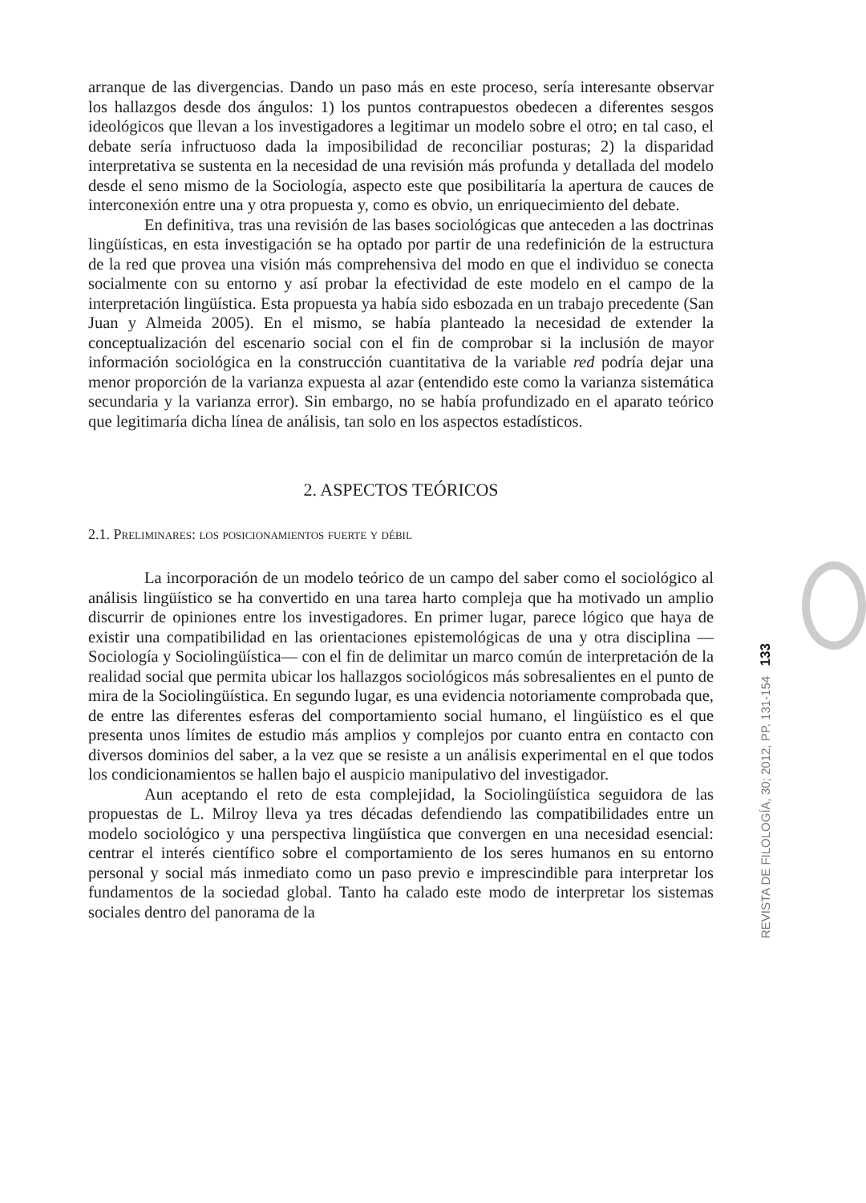REVISTA DE FILOLOGÍA, 30; 2012, PP. 131-154 133
arranque de las divergencias. Dando un paso más en este proceso, sería interesante observar los hallazgos desde dos ángulos: 1) los puntos contrapuestos obedecen a diferentes sesgos ideológicos que llevan a los investigadores a legitimar un modelo sobre el otro; en tal caso, el debate sería infructuoso dada la imposibilidad de reconciliar posturas; 2) la disparidad interpretativa se sustenta en la necesidad de una revisión más profunda y detallada del modelo desde el seno mismo de la Sociología, aspecto este que posibilitaría la apertura de cauces de interconexión entre una y otra propuesta y, como es obvio, un enriquecimiento del debate.
En definitiva, tras una revisión de las bases sociológicas que anteceden a las doctrinas lingüísticas, en esta investigación se ha optado por partir de una redefinición de la estructura de la red que provea una visión más comprehensiva del modo en que el individuo se conecta socialmente con su entorno y así probar la efectividad de este modelo en el campo de la interpretación lingüística. Esta propuesta ya había sido esbozada en un trabajo precedente (San Juan y Almeida 2005). En el mismo, se había planteado la necesidad de extender la conceptualización del escenario social con el fin de comprobar si la inclusión de mayor información sociológica en la construcción cuantitativa de la variable red podría dejar una menor proporción de la varianza expuesta al azar (entendido este como la varianza sistemática secundaria y la varianza error). Sin embargo, no se había profundizado en el aparato teórico que legitimaría dicha línea de análisis, tan solo en los aspectos estadísticos.
2. ASPECTOS TEÓRICOS
2.1. Preliminares: los posicionamientos fuerte y débil
La incorporación de un modelo teórico de un campo del saber como el sociológico al análisis lingüístico se ha convertido en una tarea harto compleja que ha motivado un amplio discurrir de opiniones entre los investigadores. En primer lugar, parece lógico que haya de existir una compatibilidad en las orientaciones epistemológicas de una y otra disciplina —Sociología y Sociolingüística— con el fin de delimitar un marco común de interpretación de la realidad social que permita ubicar los hallazgos sociológicos más sobresalientes en el punto de mira de la Sociolingüística. En segundo lugar, es una evidencia notoriamente comprobada que, de entre las diferentes esferas del comportamiento social humano, el lingüístico es el que presenta unos límites de estudio más amplios y complejos por cuanto entra en contacto con diversos dominios del saber, a la vez que se resiste a un análisis experimental en el que todos los condicionamientos se hallen bajo el auspicio manipulativo del investigador.
Aun aceptando el reto de esta complejidad, la Sociolingüística seguidora de las propuestas de L. Milroy lleva ya tres décadas defendiendo las compatibilidades entre un modelo sociológico y una perspectiva lingüística que convergen en una necesidad esencial: centrar el interés científico sobre el comportamiento de los seres humanos en su entorno personal y social más inmediato como un paso previo e imprescindible para interpretar los fundamentos de la sociedad global. Tanto ha calado este modo de interpretar los sistemas sociales dentro del panorama de la